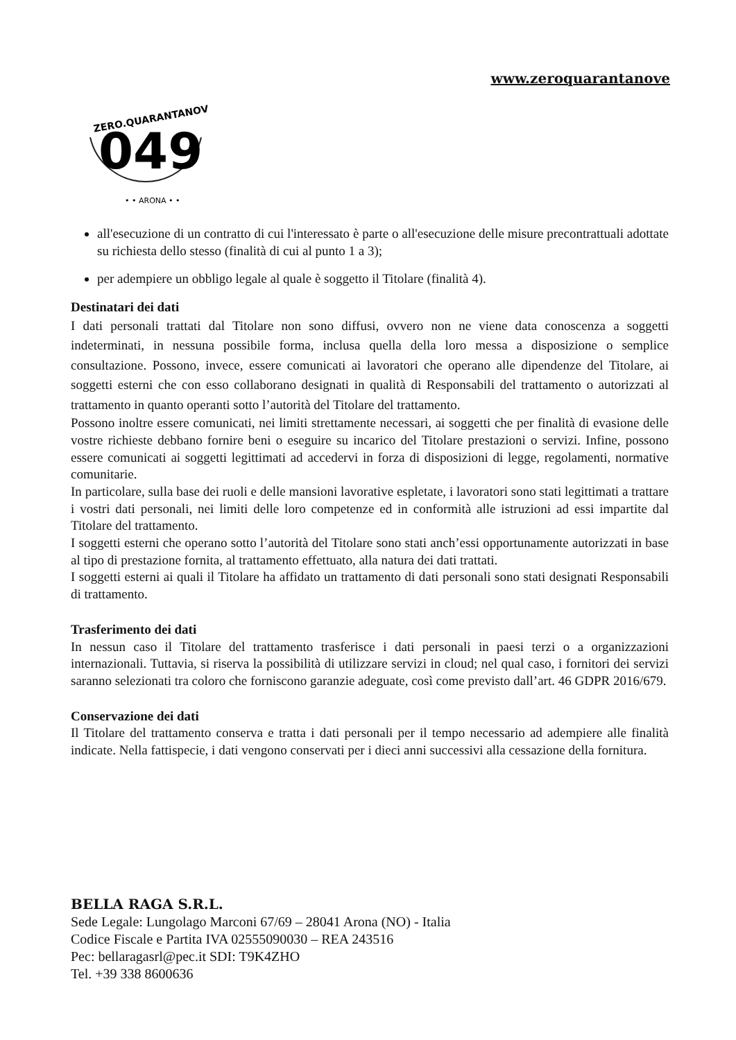www.zeroquarantanove
ZERO.QUARANTANOVE
049
• • ARONA • •
all'esecuzione di un contratto di cui l'interessato è parte o all'esecuzione delle misure precontrattuali adottate su richiesta dello stesso (finalità di cui al punto 1 a 3);
per adempiere un obbligo legale al quale è soggetto il Titolare (finalità 4).
Destinatari dei dati
I dati personali trattati dal Titolare non sono diffusi, ovvero non ne viene data conoscenza a soggetti indeterminati, in nessuna possibile forma, inclusa quella della loro messa a disposizione o semplice consultazione. Possono, invece, essere comunicati ai lavoratori che operano alle dipendenze del Titolare, ai soggetti esterni che con esso collaborano designati in qualità di Responsabili del trattamento o autorizzati al trattamento in quanto operanti sotto l’autorità del Titolare del trattamento.
Possono inoltre essere comunicati, nei limiti strettamente necessari, ai soggetti che per finalità di evasione delle vostre richieste debbano fornire beni o eseguire su incarico del Titolare prestazioni o servizi. Infine, possono essere comunicati ai soggetti legittimati ad accedervi in forza di disposizioni di legge, regolamenti, normative comunitarie.
In particolare, sulla base dei ruoli e delle mansioni lavorative espletate, i lavoratori sono stati legittimati a trattare i vostri dati personali, nei limiti delle loro competenze ed in conformità alle istruzioni ad essi impartite dal Titolare del trattamento.
I soggetti esterni che operano sotto l’autorità del Titolare sono stati anch’essi opportunamente autorizzati in base al tipo di prestazione fornita, al trattamento effettuato, alla natura dei dati trattati.
I soggetti esterni ai quali il Titolare ha affidato un trattamento di dati personali sono stati designati Responsabili di trattamento.
Trasferimento dei dati
In nessun caso il Titolare del trattamento trasferisce i dati personali in paesi terzi o a organizzazioni internazionali. Tuttavia, si riserva la possibilità di utilizzare servizi in cloud; nel qual caso, i fornitori dei servizi saranno selezionati tra coloro che forniscono garanzie adeguate, così come previsto dall’art. 46 GDPR 2016/679.
Conservazione dei dati
Il Titolare del trattamento conserva e tratta i dati personali per il tempo necessario ad adempiere alle finalità indicate. Nella fattispecie, i dati vengono conservati per i dieci anni successivi alla cessazione della fornitura.
BELLA RAGA S.R.L.
Sede Legale: Lungolago Marconi 67/69 – 28041 Arona (NO) - Italia
Codice Fiscale e Partita IVA 02555090030 – REA 243516
Pec: bellaragasrl@pec.it SDI: T9K4ZHO
Tel. +39 338 8600636